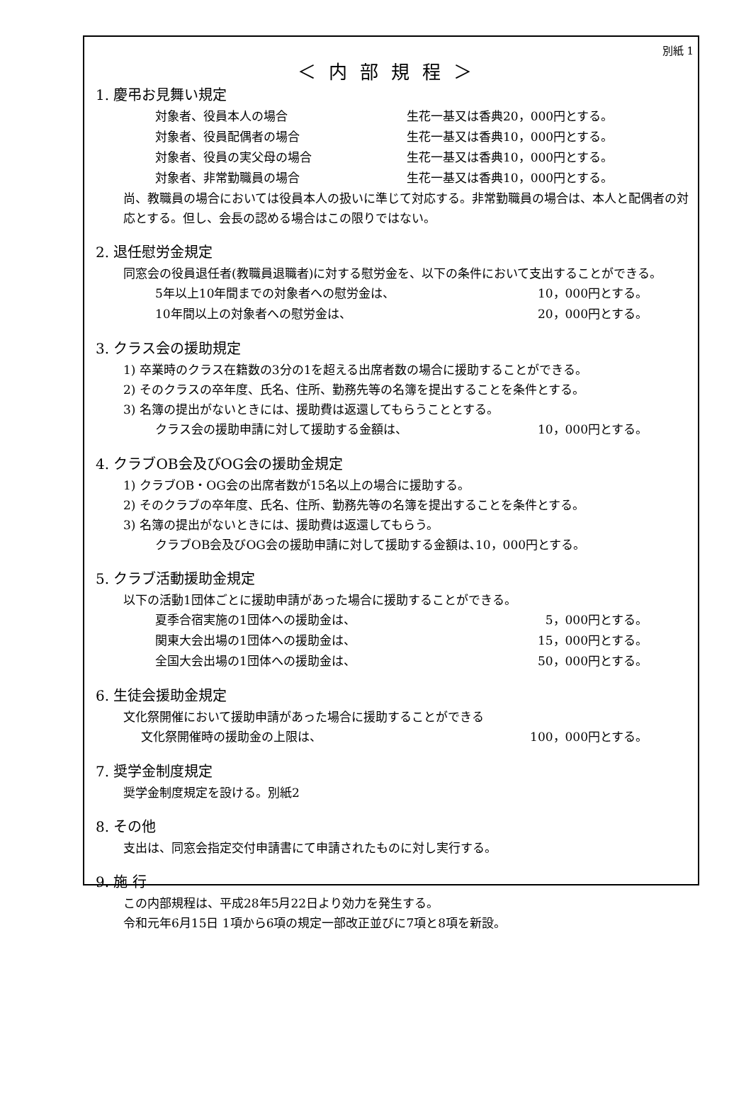別紙 1
＜内部規程＞
1. 慶弔お見舞い規定
対象者、役員本人の場合 生花一基又は香典20，000円とする。
対象者、役員配偶者の場合 生花一基又は香典10，000円とする。
対象者、役員の実父母の場合 生花一基又は香典10，000円とする。
対象者、非常勤職員の場合 生花一基又は香典10，000円とする。
尚、教職員の場合においては役員本人の扱いに準じて対応する。非常勤職員の場合は、本人と配偶者の対応とする。但し、会長の認める場合はこの限りではない。
2. 退任慰労金規定
同窓会の役員退任者(教職員退職者)に対する慰労金を、以下の条件において支出することができる。
5年以上10年間までの対象者への慰労金は、 10，000円とする。
10年間以上の対象者への慰労金は、 20，000円とする。
3. クラス会の援助規定
1) 卒業時のクラス在籍数の3分の1を超える出席者数の場合に援助することができる。
2) そのクラスの卒年度、氏名、住所、勤務先等の名簿を提出することを条件とする。
3) 名簿の提出がないときには、援助費は返還してもらうこととする。
クラス会の援助申請に対して援助する金額は、 10，000円とする。
4. クラブOB会及びOG会の援助金規定
1) クラブOB・OG会の出席者数が15名以上の場合に援助する。
2) そのクラブの卒年度、氏名、住所、勤務先等の名簿を提出することを条件とする。
3) 名簿の提出がないときには、援助費は返還してもらう。
クラブOB会及びOG会の援助申請に対して援助する金額は､10，000円とする。
5. クラブ活動援助金規定
以下の活動1団体ごとに援助申請があった場合に援助することができる。
夏季合宿実施の1団体への援助金は、 5，000円とする。
関東大会出場の1団体への援助金は、 15，000円とする。
全国大会出場の1団体への援助金は、 50，000円とする。
6. 生徒会援助金規定
文化祭開催において援助申請があった場合に援助することができる
文化祭開催時の援助金の上限は、 100，000円とする。
7. 奨学金制度規定
奨学金制度規定を設ける。別紙2
8. その他
支出は、同窓会指定交付申請書にて申請されたものに対し実行する。
9. 施 行
この内部規程は、平成28年5月22日より効力を発生する。
令和元年6月15日 1項から6項の規定一部改正並びに7項と8項を新設。